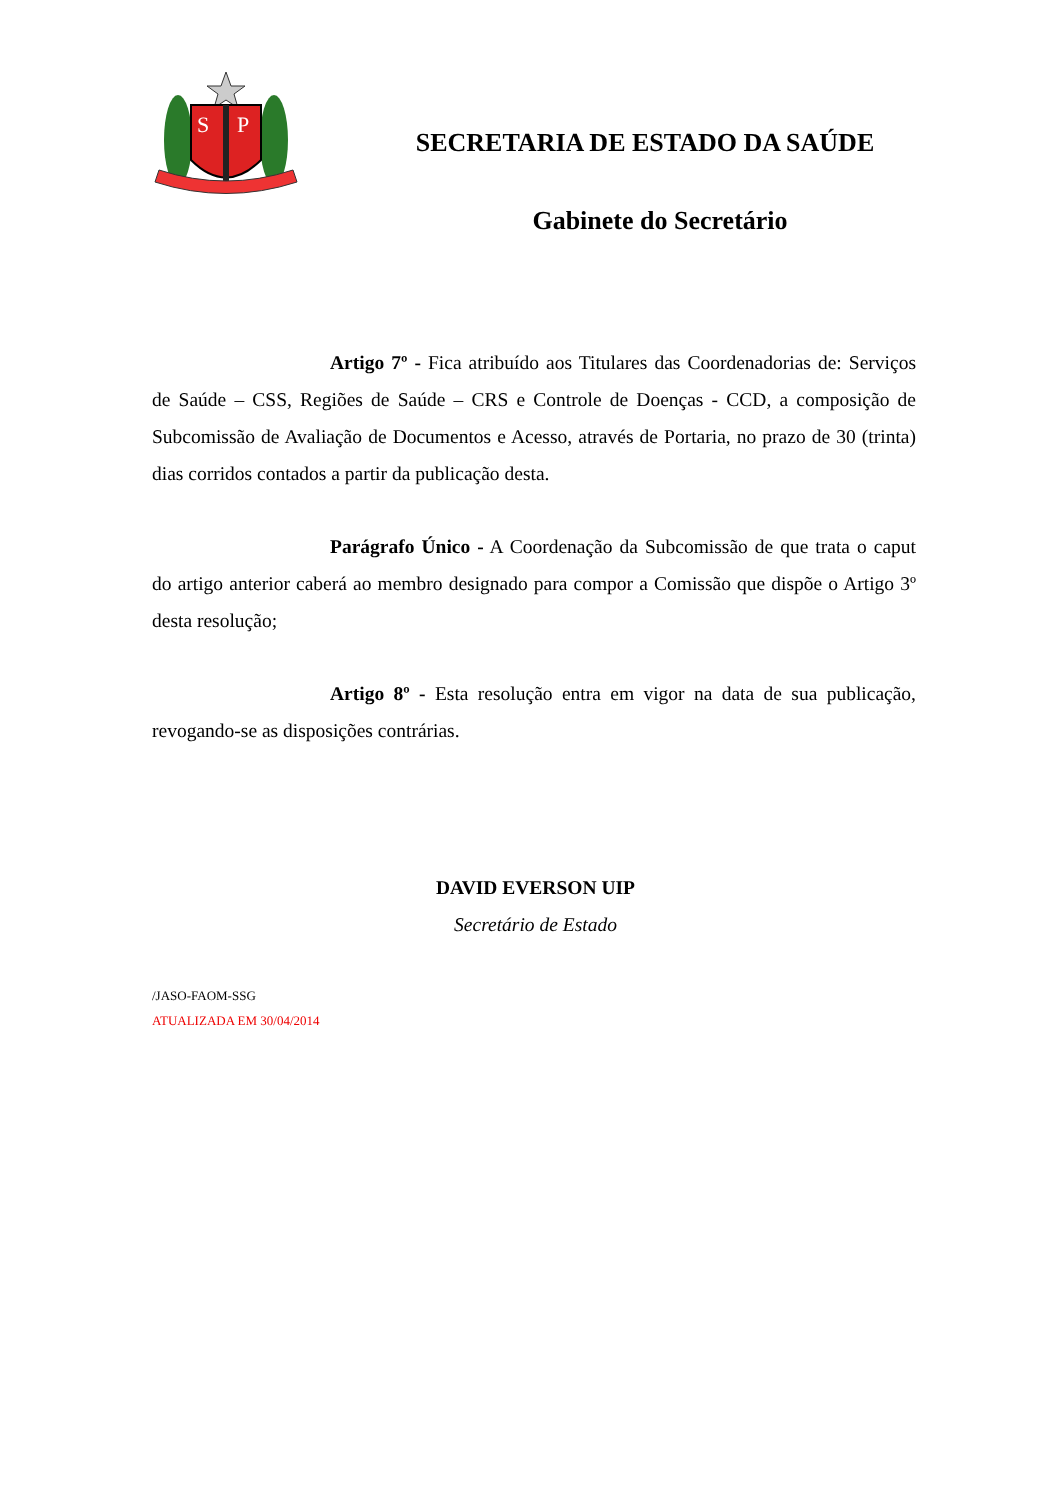S
P
SECRETARIA DE ESTADO DA SAÚDE
Gabinete do Secretário
Artigo 7º - Fica atribuído aos Titulares das Coordenadorias de: Serviços de Saúde – CSS, Regiões de Saúde – CRS e Controle de Doenças - CCD, a composição de Subcomissão de Avaliação de Documentos e Acesso, através de Portaria, no prazo de 30 (trinta) dias corridos contados a partir da publicação desta.
Parágrafo Único - A Coordenação da Subcomissão de que trata o caput do artigo anterior caberá ao membro designado para compor a Comissão que dispõe o Artigo 3º desta resolução;
Artigo 8º - Esta resolução entra em vigor na data de sua publicação, revogando-se as disposições contrárias.
DAVID EVERSON UIP
Secretário de Estado
/JASO-FAOM-SSG
ATUALIZADA EM 30/04/2014